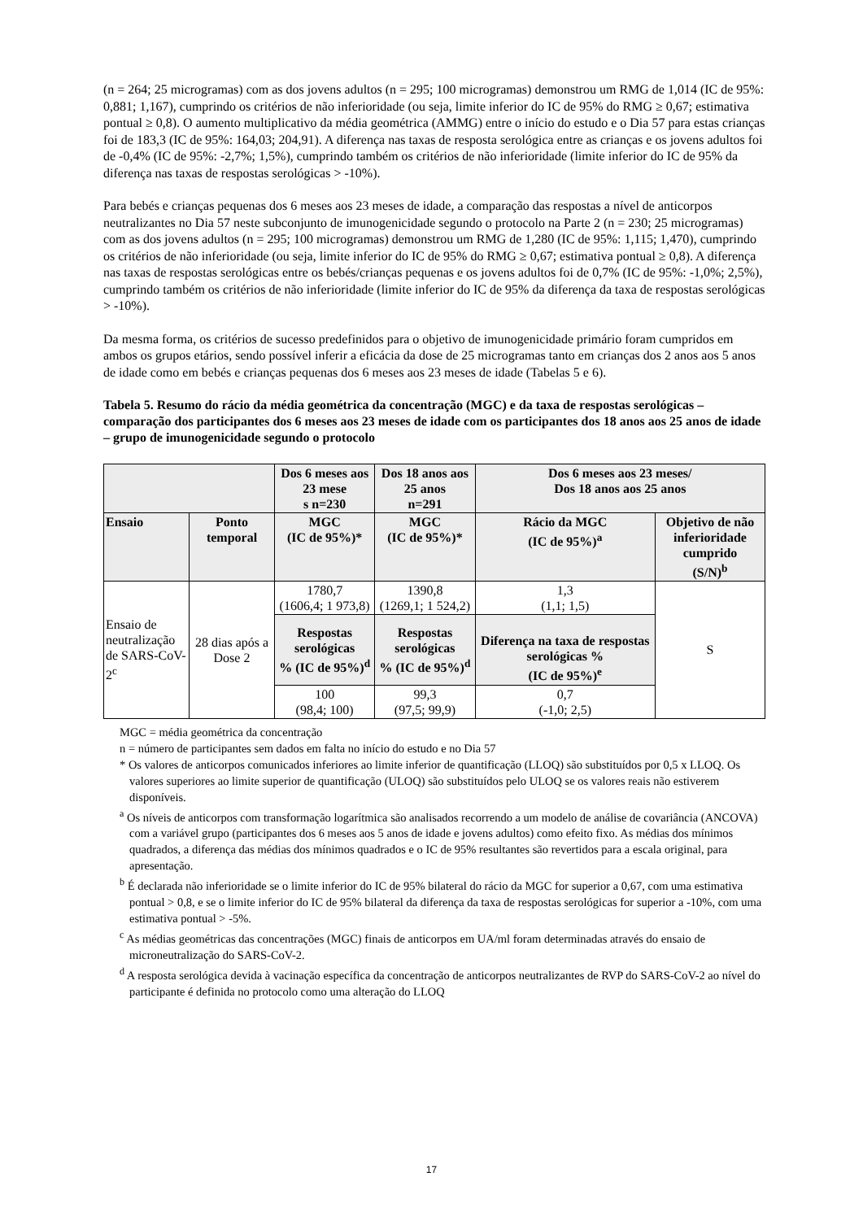(n = 264; 25 microgramas) com as dos jovens adultos (n = 295; 100 microgramas) demonstrou um RMG de 1,014 (IC de 95%: 0,881; 1,167), cumprindo os critérios de não inferioridade (ou seja, limite inferior do IC de 95% do RMG ≥ 0,67; estimativa pontual ≥ 0,8). O aumento multiplicativo da média geométrica (AMMG) entre o início do estudo e o Dia 57 para estas crianças foi de 183,3 (IC de 95%: 164,03; 204,91). A diferença nas taxas de resposta serológica entre as crianças e os jovens adultos foi de -0,4% (IC de 95%: -2,7%; 1,5%), cumprindo também os critérios de não inferioridade (limite inferior do IC de 95% da diferença nas taxas de respostas serológicas > -10%).
Para bebés e crianças pequenas dos 6 meses aos 23 meses de idade, a comparação das respostas a nível de anticorpos neutralizantes no Dia 57 neste subconjunto de imunogenicidade segundo o protocolo na Parte 2 (n = 230; 25 microgramas) com as dos jovens adultos (n = 295; 100 microgramas) demonstrou um RMG de 1,280 (IC de 95%: 1,115; 1,470), cumprindo os critérios de não inferioridade (ou seja, limite inferior do IC de 95% do RMG ≥ 0,67; estimativa pontual ≥ 0,8). A diferença nas taxas de respostas serológicas entre os bebés/crianças pequenas e os jovens adultos foi de 0,7% (IC de 95%: -1,0%; 2,5%), cumprindo também os critérios de não inferioridade (limite inferior do IC de 95% da diferença da taxa de respostas serológicas > -10%).
Da mesma forma, os critérios de sucesso predefinidos para o objetivo de imunogenicidade primário foram cumpridos em ambos os grupos etários, sendo possível inferir a eficácia da dose de 25 microgramas tanto em crianças dos 2 anos aos 5 anos de idade como em bebés e crianças pequenas dos 6 meses aos 23 meses de idade (Tabelas 5 e 6).
Tabela 5. Resumo do rácio da média geométrica da concentração (MGC) e da taxa de respostas serológicas – comparação dos participantes dos 6 meses aos 23 meses de idade com os participantes dos 18 anos aos 25 anos de idade – grupo de imunogenicidade segundo o protocolo
| | | Dos 6 meses aos 23 mese s n=230 | Dos 18 anos aos 25 anos n=291 | Dos 6 meses aos 23 meses/ Dos 18 anos aos 25 anos | |
| --- | --- | --- | --- | --- | --- |
| Ensaio | Ponto temporal | MGC (IC de 95%)* | MGC (IC de 95%)* | Rácio da MGC (IC de 95%)<sup>a</sup> | Objetivo de não inferioridade cumprido (S/N)<sup>b</sup> |
| Ensaio de neutralização de SARS-CoV-2<sup>c</sup> | 28 dias após a Dose 2 | 1780,7 (1606,4; 1 973,8) | 1390,8 (1269,1; 1 524,2) | 1,3 (1,1; 1,5) | S |
| | | Respostas serológicas % (IC de 95%)<sup>d</sup> | Respostas serológicas % (IC de 95%)<sup>d</sup> | Diferença na taxa de respostas serológicas % (IC de 95%)<sup>e</sup> | |
| | | 100 (98,4; 100) | 99,3 (97,5; 99,9) | 0,7 (-1,0; 2,5) | |
MGC = média geométrica da concentração
n = número de participantes sem dados em falta no início do estudo e no Dia 57
* Os valores de anticorpos comunicados inferiores ao limite inferior de quantificação (LLOQ) são substituídos por 0,5 x LLOQ. Os valores superiores ao limite superior de quantificação (ULOQ) são substituídos pelo ULOQ se os valores reais não estiverem disponíveis.
<sup>a</sup> Os níveis de anticorpos com transformação logarítmica são analisados recorrendo a um modelo de análise de covariância (ANCOVA) com a variável grupo (participantes dos 6 meses aos 5 anos de idade e jovens adultos) como efeito fixo. As médias dos mínimos quadrados, a diferença das médias dos mínimos quadrados e o IC de 95% resultantes são revertidos para a escala original, para apresentação.
<sup>b</sup> É declarada não inferioridade se o limite inferior do IC de 95% bilateral do rácio da MGC for superior a 0,67, com uma estimativa pontual > 0,8, e se o limite inferior do IC de 95% bilateral da diferença da taxa de respostas serológicas for superior a -10%, com uma estimativa pontual > -5%.
<sup>c</sup> As médias geométricas das concentrações (MGC) finais de anticorpos em UA/ml foram determinadas através do ensaio de microneutralização do SARS-CoV-2.
<sup>d</sup> A resposta serológica devida à vacinação específica da concentração de anticorpos neutralizantes de RVP do SARS-CoV-2 ao nível do participante é definida no protocolo como uma alteração do LLOQ
17